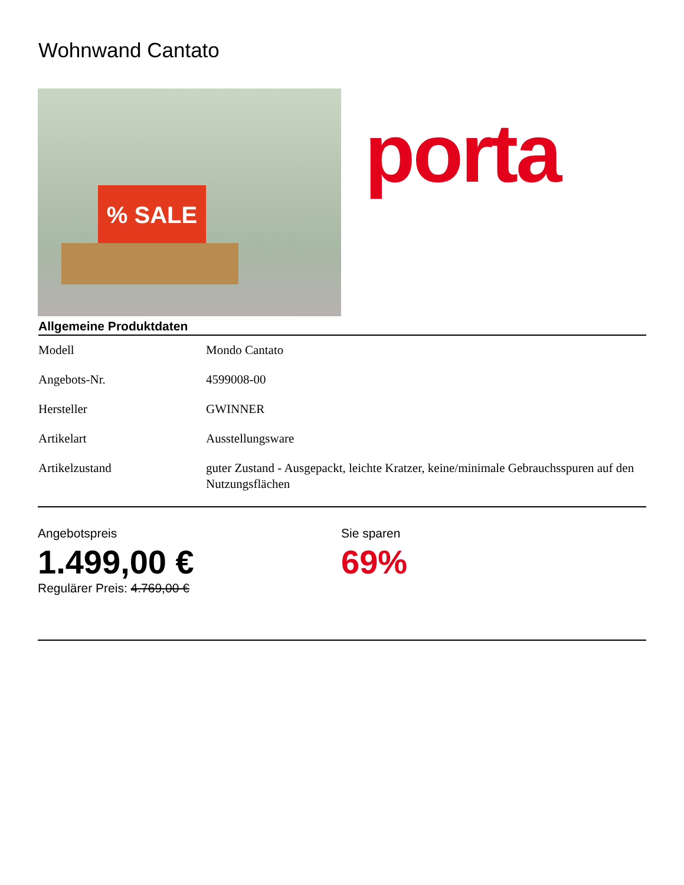Wohnwand Cantato
% SALE
porta
Allgemeine Produktdaten
| Modell | Mondo Cantato |
| Angebots-Nr. | 4599008-00 |
| Hersteller | GWINNER |
| Artikelart | Ausstellungsware |
| Artikelzustand | guter Zustand - Ausgepackt, leichte Kratzer, keine/minimale Gebrauchsspuren auf den Nutzungsflächen |
Angebotspreis
1.499,00 €
Regulärer Preis: 4.769,00 €
Sie sparen
69%